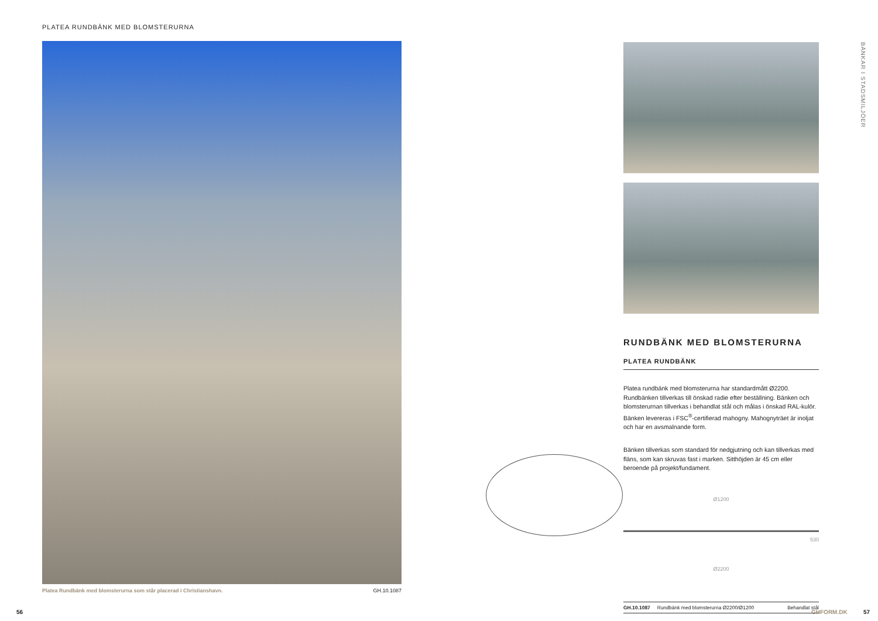PLATEA RUNDBÄNK MED BLOMSTERURNA
Platea Rundbänk med blomsterurna som står placerad i Christianshavn. GH.10.1087
RUNDBÄNK MED BLOMSTERURNA
PLATEA RUNDBÄNK
Platea rundbänk med blomsterurna har standardmått Ø2200. Rundbänken tillverkas till önskad radie efter beställning. Bänken och blomsterurnan tillverkas i behandlat stål och målas i önskad RAL-kulör. Bänken levereras i FSC<sup>®</sup>-certifierad mahogny. Mahognyträet är inoljat och har en avsmalnande form.
Bänken tillverkas som standard för nedgjutning och kan tillverkas med fläns, som kan skruvas fast i marken. Sitthöjden är 45 cm eller beroende på projekt/fundament.
Ø1200
530
Ø2200
| GH.10.1087 | Rundbänk med blomsterurna Ø2200/Ø1200 | Behandlat stål |
BÄNKAR I STADSMILJÖER
56 GHFORM.DK 57